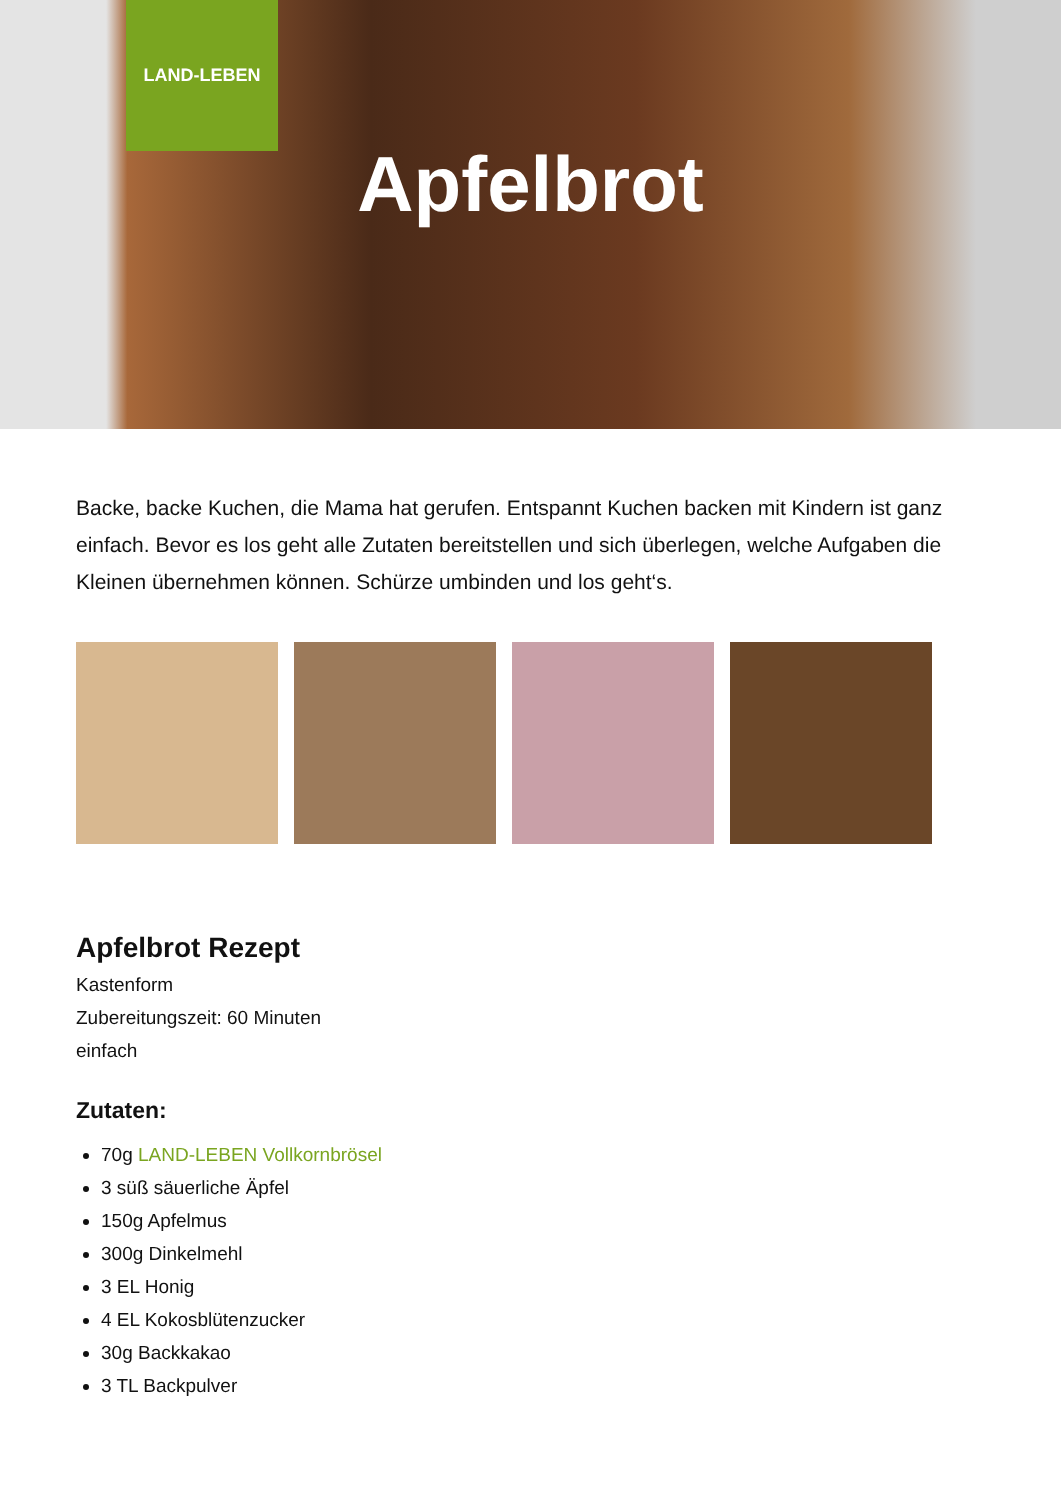LAND-LEBEN
Apfelbrot
Backe, backe Kuchen, die Mama hat gerufen. Entspannt Kuchen backen mit Kindern ist ganz einfach. Bevor es los geht alle Zutaten bereitstellen und sich überlegen, welche Aufgaben die Kleinen übernehmen können. Schürze umbinden und los geht‘s.
Apfelbrot Rezept
Kastenform
Zubereitungszeit: 60 Minuten
einfach
Zutaten:
70g LAND-LEBEN Vollkornbrösel
3 süß säuerliche Äpfel
150g Apfelmus
300g Dinkelmehl
3 EL Honig
4 EL Kokosblütenzucker
30g Backkakao
3 TL Backpulver